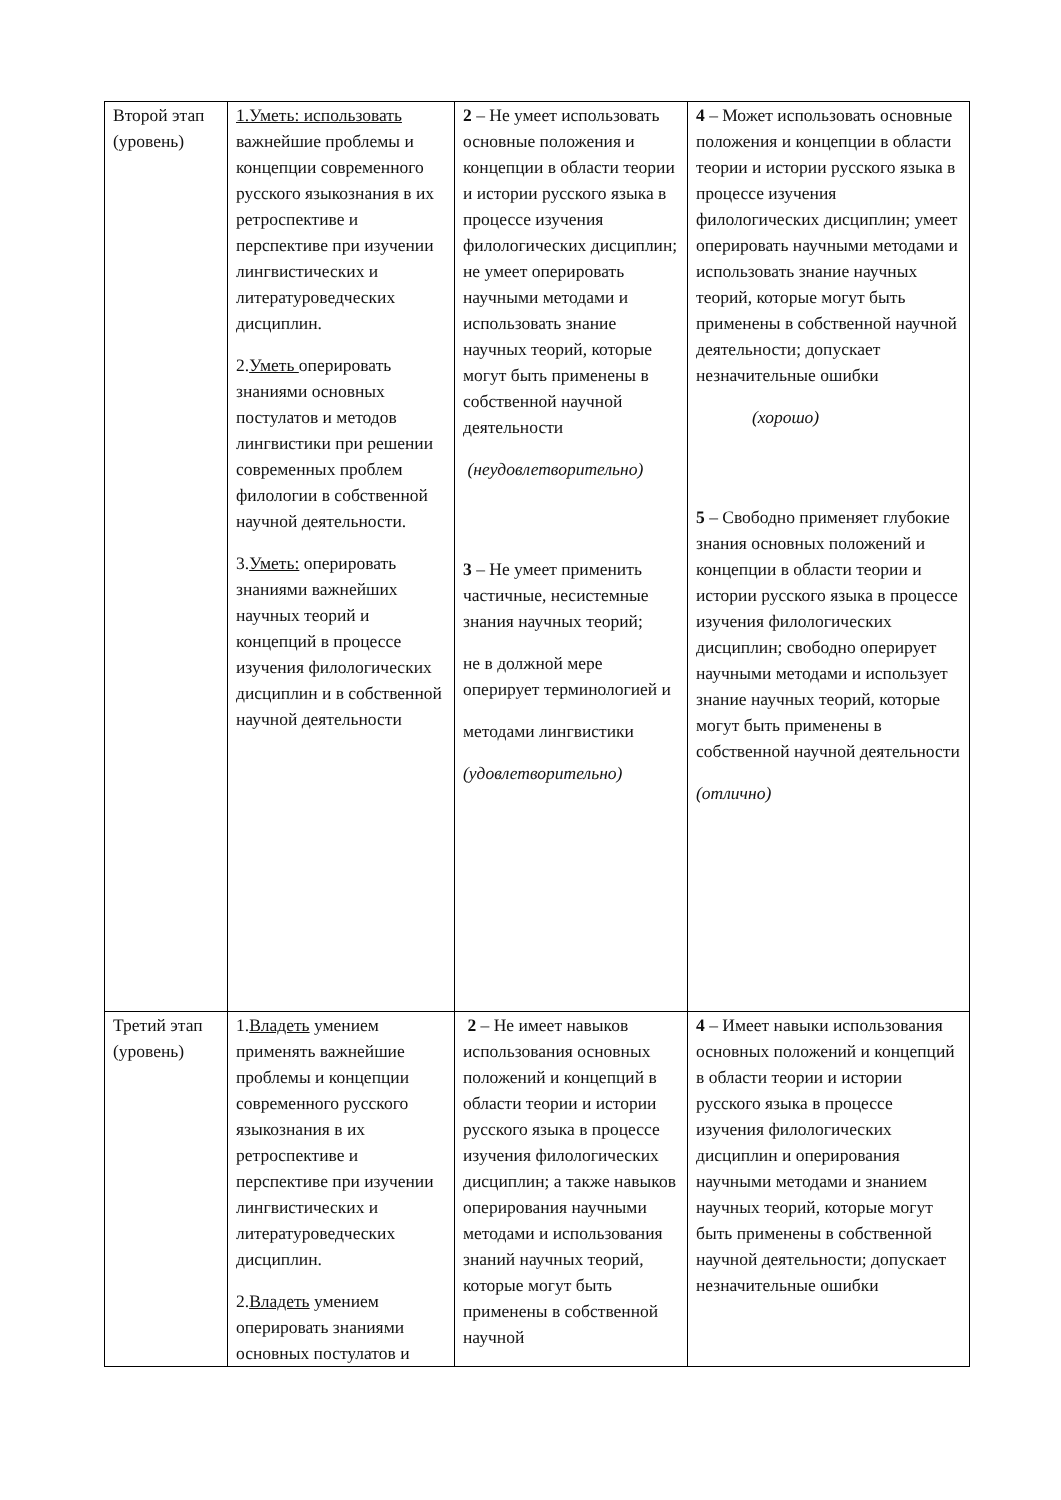| Второй этап (уровень) | 1.Уметь: использовать важнейшие проблемы и концепции современного русского языкознания в их ретроспективе и перспективе при изучении лингвистических и литературоведческих дисциплин. 2. Уметь оперировать знаниями основных постулатов и методов лингвистики при решении современных проблем филологии в собственной научной деятельности. 3. Уметь: оперировать знаниями важнейших научных теорий и концепций в процессе изучения филологических дисциплин и в собственной научной деятельности | 2 – Не умеет использовать основные положения и концепции в области теории и истории русского языка в процессе изучения филологических дисциплин; не умеет оперировать научными методами и использовать знание научных теорий, которые могут быть применены в собственной научной деятельности (неудовлетворительно) 3 – Не умеет применить частичные, несистемные знания научных теорий; не в должной мере оперирует терминологией и методами лингвистики (удовлетворительно) | 4 – Может использовать основные положения и концепции в области теории и истории русского языка в процессе изучения филологических дисциплин; умеет оперировать научными методами и использовать знание научных теорий, которые могут быть применены в собственной научной деятельности; допускает незначительные ошибки (хорошо) 5 – Свободно применяет глубокие знания основных положений и концепции в области теории и истории русского языка в процессе изучения филологических дисциплин; свободно оперирует научными методами и использует знание научных теорий, которые могут быть применены в собственной научной деятельности (отлично) |
| Третий этап (уровень) | 1. Владеть умением применять важнейшие проблемы и концепции современного русского языкознания в их ретроспективе и перспективе при изучении лингвистических и литературоведческих дисциплин. 2. Владеть умением оперировать знаниями основных постулатов и | 2 – Не имеет навыков использования основных положений и концепций в области теории и истории русского языка в процессе изучения филологических дисциплин; а также навыков оперирования научными методами и использования знаний научных теорий, которые могут быть применены в собственной научной | 4 – Имеет навыки использования основных положений и концепций в области теории и истории русского языка в процессе изучения филологических дисциплин и оперирования научными методами и знанием научных теорий, которые могут быть применены в собственной научной деятельности; допускает незначительные ошибки |